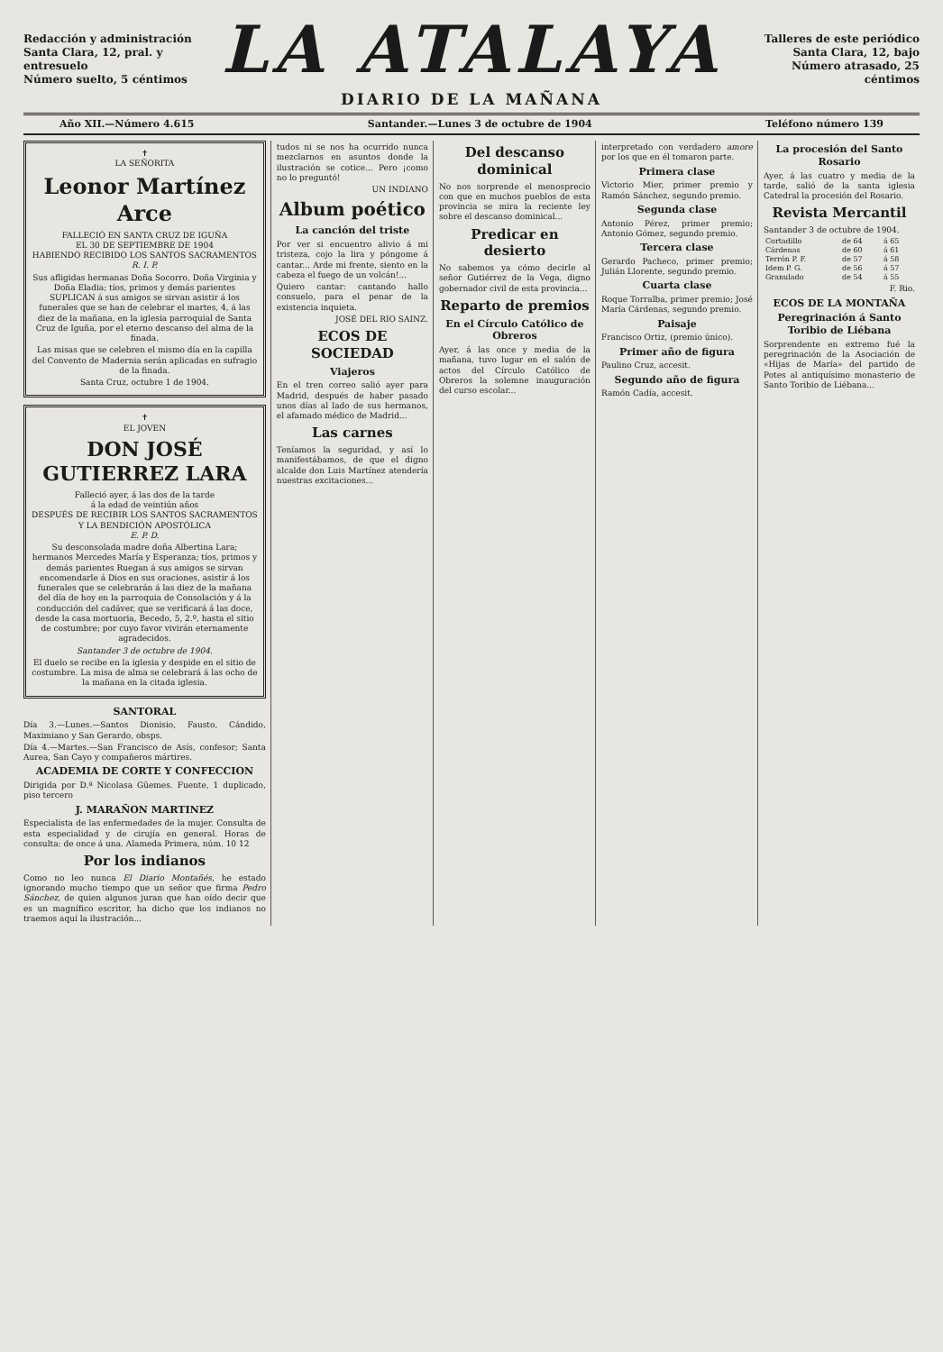Redacción y administración
Santa Clara, 12, pral. y entresuelo
Número suelto, 5 céntimos
LA ATALAYA
DIARIO DE LA MAÑANA
Talleres de este periódico
Santa Clara, 12, bajo
Número atrasado, 25 céntimos
Año XII.—Número 4.615 Santander.—Lunes 3 de octubre de 1904 Teléfono número 139
✝
LA SEÑORITA
Leonor Martínez Arce
FALLECIÓ EN SANTA CRUZ DE IGUÑA
EL 30 DE SEPTIEMBRE DE 1904
HABIENDO RECIBIDO LOS SANTOS SACRAMENTOS
R. I. P.
Sus afligidas hermanas Doña Socorro, Doña Virginia y Doña Eladia; tíos, primos y demás parientes SUPLICAN á sus amigos se sirvan asistir á los funerales que se han de celebrar el martes, 4, á las diez de la mañana, en la iglesia parroquial de Santa Cruz de Iguña, por el eterno descanso del alma de la finada.
Las misas que se celebren el mismo día en la capilla del Convento de Madernia serán aplicadas en sufragio de la finada.
Santa Cruz, octubre 1 de 1904.
✝
EL JOVEN
DON JOSÉ GUTIERREZ LARA
Falleció ayer, á las dos de la tarde
á la edad de veintiún años
DESPUÉS DE RECIBIR LOS SANTOS SACRAMENTOS Y LA BENDICIÓN APOSTÓLICA
E. P. D.
Su desconsolada madre doña Albertina Lara; hermanos Mercedes María y Esperanza; tíos, primos y demás parientes Ruegan á sus amigos se sirvan encomendarle á Dios en sus oraciones, asistir á los funerales que se celebrarán á las diez de la mañana del día de hoy en la parroquia de Consolación y á la conducción del cadáver, que se verificará á las doce, desde la casa mortuoria, Becedo, 5, 2.º, hasta el sitio de costumbre; por cuyo favor vivirán eternamente agradecidos.
Santander 3 de octubre de 1904.
El duelo se recibe en la iglesia y despide en el sitio de costumbre. La misa de alma se celebrará á las ocho de la mañana en la citada iglesia.
SANTORAL
Día 3.—Lunes.—Santos Dionisio, Fausto, Cándido, Maximiano y San Gerardo, obsps.
Día 4.—Martes.—San Francisco de Asís, confesor; Santa Aurea, San Cayo y compañeros mártires.
ACADEMIA DE CORTE Y CONFECCION
Dirigida por D.ª Nicolasa Güemes. Fuente, 1 duplicado, piso tercero
J. MARAÑON MARTINEZ
Especialista de las enfermedades de la mujer. Consulta de esta especialidad y de cirujía en general. Horas de consulta: de once á una. Alameda Primera, núm. 10 12
Por los indianos
Como no leo nunca El Diario Montañés, he estado ignorando mucho tiempo que un señor que firma Pedro Sánchez, de quien algunos juran que han oído decir que es un magnífico escritor, ha dicho que los indianos no traemos aquí la ilustración...
tudos ni se nos ha ocurrido nunca mezclarnos en asuntos donde la ilustración se cotice... Pero ¡como no lo preguntó!
UN INDIANO
Album poético
La canción del triste
Por ver si encuentro alivio á mi tristeza, cojo la lira y póngome á cantar... Arde mi frente, siento en la cabeza el fuego de un volcán!...
Quiero cantar: cantando hallo consuelo, para el penar de la existencia inquieta.
JOSÉ DEL RIO SAINZ.
ECOS DE SOCIEDAD
Viajeros
En el tren correo salió ayer para Madrid, después de haber pasado unos días al lado de sus hermanos, el afamado médico de Madrid...
Las carnes
Teníamos la seguridad, y así lo manifestábamos, de que el digno alcalde don Luis Martínez atendería nuestras excitaciones...
Del descanso dominical
No nos sorprende el menosprecio con que en muchos pueblos de esta provincia se mira la reciente ley sobre el descanso dominical...
Predicar en desierto
No sabemos ya cómo decirle al señor Gutiérrez de la Vega, digno gobernador civil de esta provincia...
Reparto de premios
En el Círculo Católico de Obreros
Ayer, á las once y media de la mañana, tuvo lugar en el salón de actos del Círculo Católico de Obreros la solemne inauguración del curso escolar...
interpretado con verdadero amore por los que en él tomaron parte.
Primera clase
Victorio Mier, primer premio y Ramón Sánchez, segundo premio.
Segunda clase
Antonio Pérez, primer premio; Antonio Gómez, segundo premio.
Tercera clase
Gerardo Pacheco, primer premio; Julián Llorente, segundo premio.
Cuarta clase
Roque Torralba, primer premio; José María Cárdenas, segundo premio.
Paisaje
Francisco Ortiz, (premio único).
Primer año de figura
Paulino Cruz, accesit.
Segundo año de figura
Ramón Cadía, accesit.
La procesión del Santo Rosario
Ayer, á las cuatro y media de la tarde, salió de la santa iglesia Catedral la procesión del Rosario.
Revista Mercantil
Santander 3 de octubre de 1904.
| Cortadillo | de 64 | á 65 |
| Cárdenas | de 60 | á 61 |
| Terrón P. F. | de 57 | á 58 |
| Idem P. G. | de 56 | á 57 |
| Granulado | de 54 | á 55 |
F. Rio.
ECOS DE LA MONTAÑA
Peregrinación á Santo Toribio de Liébana
Sorprendente en extremo fué la peregrinación de la Asociación de «Hijas de María» del partido de Potes al antiquísimo monasterio de Santo Toribio de Liébana...